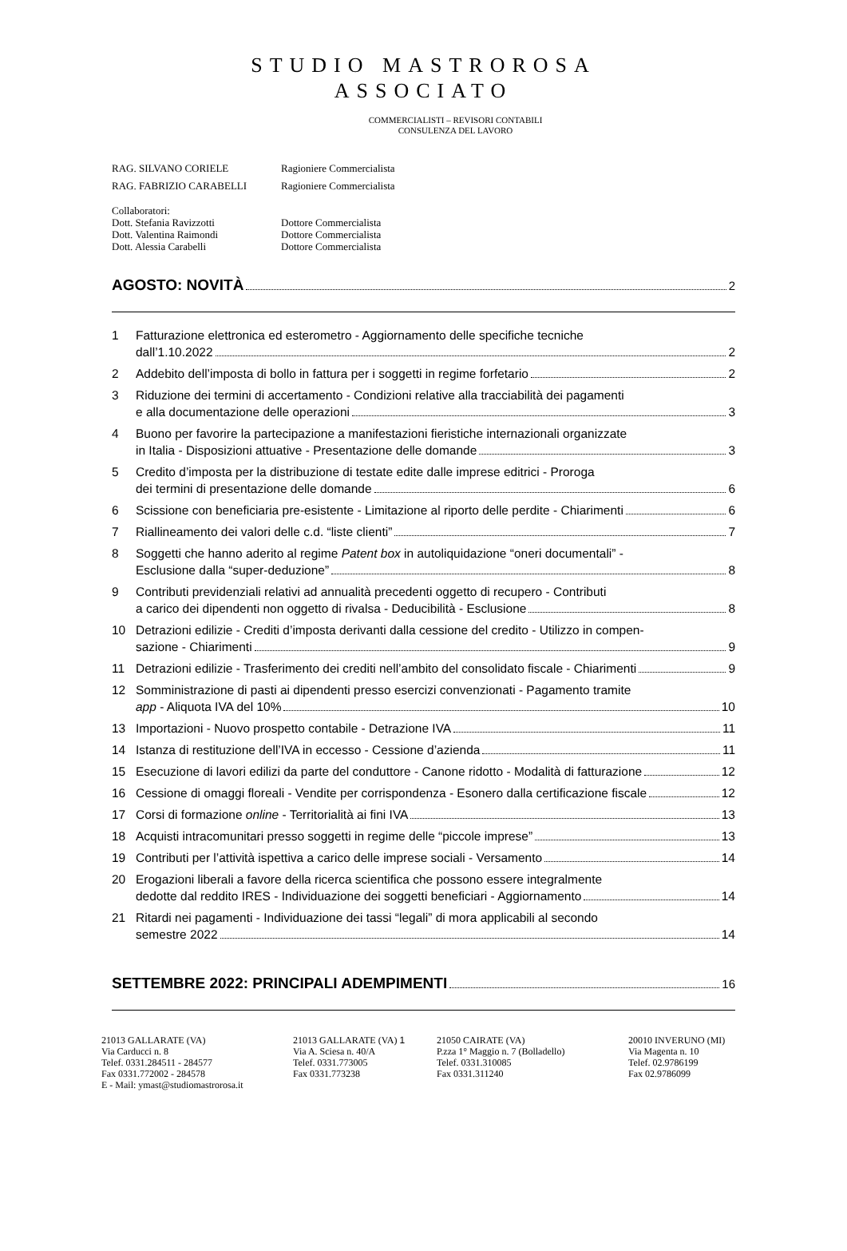STUDIO MASTROROSA
ASSOCIATO
COMMERCIALISTI – REVISORI CONTABILI
CONSULENZA DEL LAVORO
RAG. SILVANO CORIELE Ragioniere Commercialista
RAG. FABRIZIO CARABELLI Ragioniere Commercialista
Collaboratori:
Dott. Stefania Ravizzotti Dottore Commercialista
Dott. Valentina Raimondi Dottore Commercialista
Dott. Alessia Carabelli Dottore Commercialista
AGOSTO: NOVITÀ 2
1 Fatturazione elettronica ed esterometro - Aggiornamento delle specifiche tecniche
dall’1.10.2022 2
2 Addebito dell’imposta di bollo in fattura per i soggetti in regime forfetario 2
3 Riduzione dei termini di accertamento - Condizioni relative alla tracciabilità dei pagamenti
e alla documentazione delle operazioni 3
4 Buono per favorire la partecipazione a manifestazioni fieristiche internazionali organizzate
in Italia - Disposizioni attuative - Presentazione delle domande 3
5 Credito d’imposta per la distribuzione di testate edite dalle imprese editrici - Proroga
dei termini di presentazione delle domande 6
6 Scissione con beneficiaria pre-esistente - Limitazione al riporto delle perdite - Chiarimenti 6
7 Riallineamento dei valori delle c.d. “liste clienti” 7
8 Soggetti che hanno aderito al regime Patent box in autoliquidazione “oneri documentali” -
Esclusione dalla “super-deduzione” 8
9 Contributi previdenziali relativi ad annualità precedenti oggetto di recupero - Contributi
a carico dei dipendenti non oggetto di rivalsa - Deducibilità - Esclusione 8
10 Detrazioni edilizie - Crediti d’imposta derivanti dalla cessione del credito - Utilizzo in compen-
sazione - Chiarimenti 9
11 Detrazioni edilizie - Trasferimento dei crediti nell’ambito del consolidato fiscale - Chiarimenti 9
12 Somministrazione di pasti ai dipendenti presso esercizi convenzionati - Pagamento tramite
app - Aliquota IVA del 10% 10
13 Importazioni - Nuovo prospetto contabile - Detrazione IVA 11
14 Istanza di restituzione dell’IVA in eccesso - Cessione d’azienda 11
15 Esecuzione di lavori edilizi da parte del conduttore - Canone ridotto - Modalità di fatturazione 12
16 Cessione di omaggi floreali - Vendite per corrispondenza - Esonero dalla certificazione fiscale 12
17 Corsi di formazione online - Territorialità ai fini IVA 13
18 Acquisti intracomunitari presso soggetti in regime delle “piccole imprese” 13
19 Contributi per l’attività ispettiva a carico delle imprese sociali - Versamento 14
20 Erogazioni liberali a favore della ricerca scientifica che possono essere integralmente
dedotte dal reddito IRES - Individuazione dei soggetti beneficiari - Aggiornamento 14
21 Ritardi nei pagamenti - Individuazione dei tassi “legali” di mora applicabili al secondo
semestre 2022 14
SETTEMBRE 2022: PRINCIPALI ADEMPIMENTI 16
21013 GALLARATE (VA)
Via Carducci n. 8
Telef. 0331.284511 - 284577
Fax 0331.772002 - 284578
E - Mail: ymast@studiomastrorosa.it
21013 GALLARATE (VA) 1
Via A. Sciesa n. 40/A
Telef. 0331.773005
Fax 0331.773238
21050 CAIRATE (VA)
P.zza 1° Maggio n. 7 (Bolladello)
Telef. 0331.310085
Fax 0331.311240
20010 INVERUNO (MI)
Via Magenta n. 10
Telef. 02.9786199
Fax 02.9786099